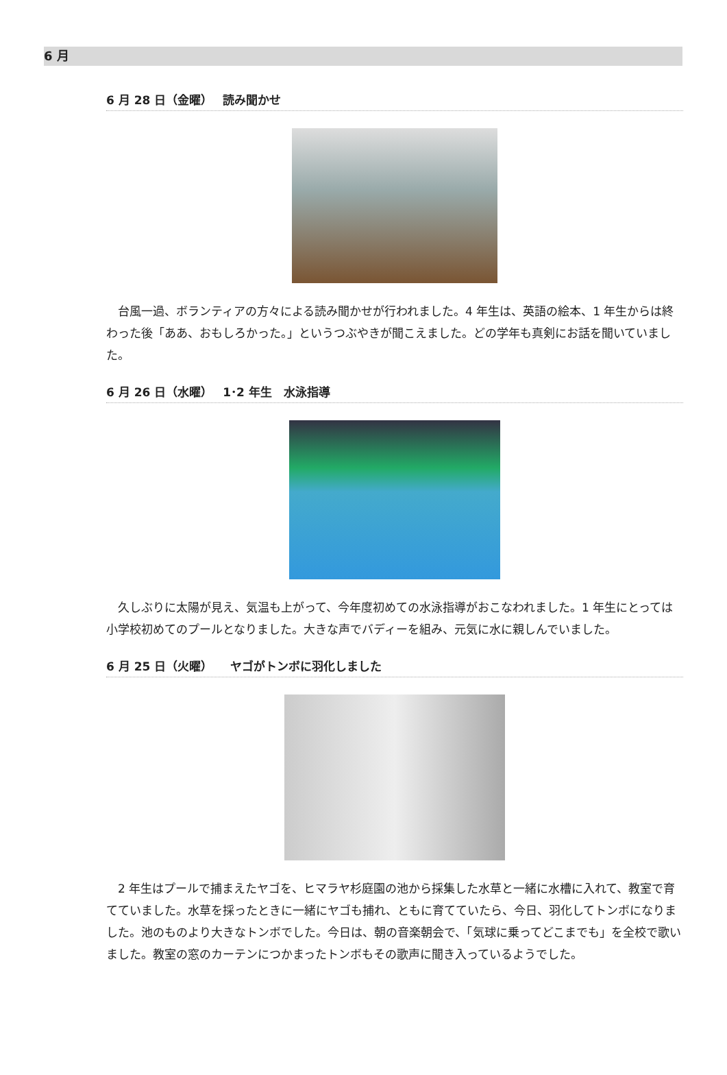6 月
6 月 28 日（金曜）　 読み聞かせ
　台風一過、ボランティアの方々による読み聞かせが行われました。4 年生は、英語の絵本、1 年生からは終わった後「ああ、おもしろかった。」というつぶやきが聞こえました。どの学年も真剣にお話を聞いていました。
6 月 26 日（水曜）　 1･2 年生　水泳指導
　久しぶりに太陽が見え、気温も上がって、今年度初めての水泳指導がおこなわれました。1 年生にとっては小学校初めてのプールとなりました。大きな声でバディーを組み、元気に水に親しんでいました。
6 月 25 日（火曜）　　ヤゴがトンボに羽化しました
　2 年生はプールで捕まえたヤゴを、ヒマラヤ杉庭園の池から採集した水草と一緒に水槽に入れて、教室で育てていました。水草を採ったときに一緒にヤゴも捕れ、ともに育てていたら、今日、羽化してトンボになりました。池のものより大きなトンボでした。今日は、朝の音楽朝会で、「気球に乗ってどこまでも」を全校で歌いました。教室の窓のカーテンにつかまったトンボもその歌声に聞き入っているようでした。